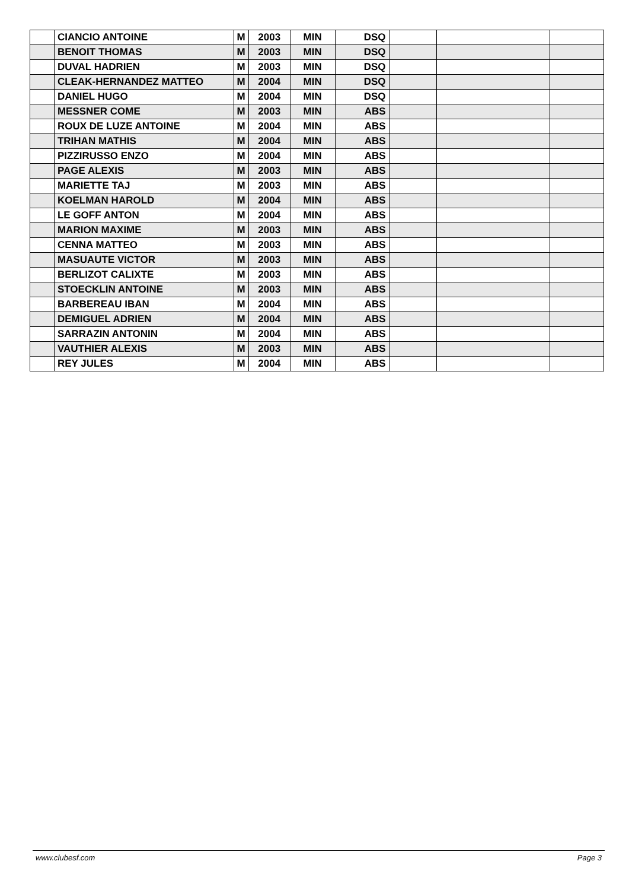| | CIANCIO ANTOINE | M | 2003 | MIN | DSQ | | | |
| | BENOIT THOMAS | M | 2003 | MIN | DSQ | | | |
| | DUVAL HADRIEN | M | 2003 | MIN | DSQ | | | |
| | CLEAK-HERNANDEZ MATTEO | M | 2004 | MIN | DSQ | | | |
| | DANIEL HUGO | M | 2004 | MIN | DSQ | | | |
| | MESSNER COME | M | 2003 | MIN | ABS | | | |
| | ROUX DE LUZE ANTOINE | M | 2004 | MIN | ABS | | | |
| | TRIHAN MATHIS | M | 2004 | MIN | ABS | | | |
| | PIZZIRUSSO ENZO | M | 2004 | MIN | ABS | | | |
| | PAGE ALEXIS | M | 2003 | MIN | ABS | | | |
| | MARIETTE TAJ | M | 2003 | MIN | ABS | | | |
| | KOELMAN HAROLD | M | 2004 | MIN | ABS | | | |
| | LE GOFF ANTON | M | 2004 | MIN | ABS | | | |
| | MARION MAXIME | M | 2003 | MIN | ABS | | | |
| | CENNA MATTEO | M | 2003 | MIN | ABS | | | |
| | MASUAUTE VICTOR | M | 2003 | MIN | ABS | | | |
| | BERLIZOT CALIXTE | M | 2003 | MIN | ABS | | | |
| | STOECKLIN ANTOINE | M | 2003 | MIN | ABS | | | |
| | BARBEREAU IBAN | M | 2004 | MIN | ABS | | | |
| | DEMIGUEL ADRIEN | M | 2004 | MIN | ABS | | | |
| | SARRAZIN ANTONIN | M | 2004 | MIN | ABS | | | |
| | VAUTHIER ALEXIS | M | 2003 | MIN | ABS | | | |
| | REY JULES | M | 2004 | MIN | ABS | | | |
www.clubesf.com Page 3